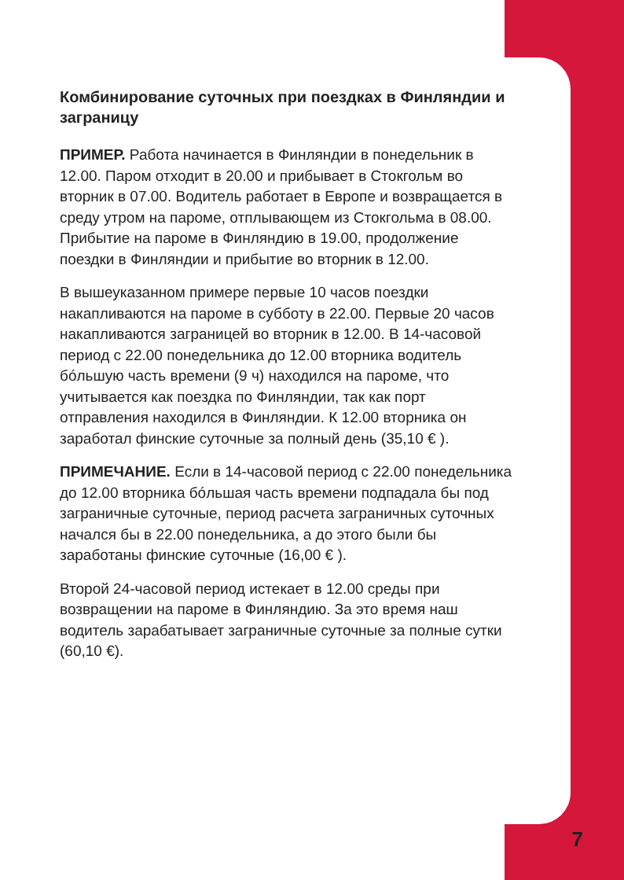Комбинирование суточных при поездках в Финляндии и заграницу
ПРИМЕР. Работа начинается в Финляндии в понедельник в 12.00. Паром отходит в 20.00 и прибывает в Стокгольм во вторник в 07.00. Водитель работает в Европе и возвращается в среду утром на пароме, отплывающем из Стокгольма в 08.00. Прибытие на пароме в Финляндию в 19.00, продолжение поездки в Финляндии и прибытие во вторник в 12.00.
В вышеуказанном примере первые 10 часов поездки накапливаются на пароме в субботу в 22.00. Первые 20 часов накапливаются заграницей во вторник в 12.00. В 14-часовой период с 22.00 понедельника до 12.00 вторника водитель бóльшую часть времени (9 ч) находился на пароме, что учитывается как поездка по Финляндии, так как порт отправления находился в Финляндии. К 12.00 вторника он заработал финские суточные за полный день (35,10 € ).
ПРИМЕЧАНИЕ. Если в 14-часовой период с 22.00 понедельника до 12.00 вторника бóльшая часть времени подпадала бы под заграничные суточные, период расчета заграничных суточных начался бы в 22.00 понедельника, а до этого были бы заработаны финские суточные (16,00 € ).
Второй 24-часовой период истекает в 12.00 среды при возвращении на пароме в Финляндию. За это время наш водитель зарабатывает заграничные суточные за полные сутки (60,10 €).
7